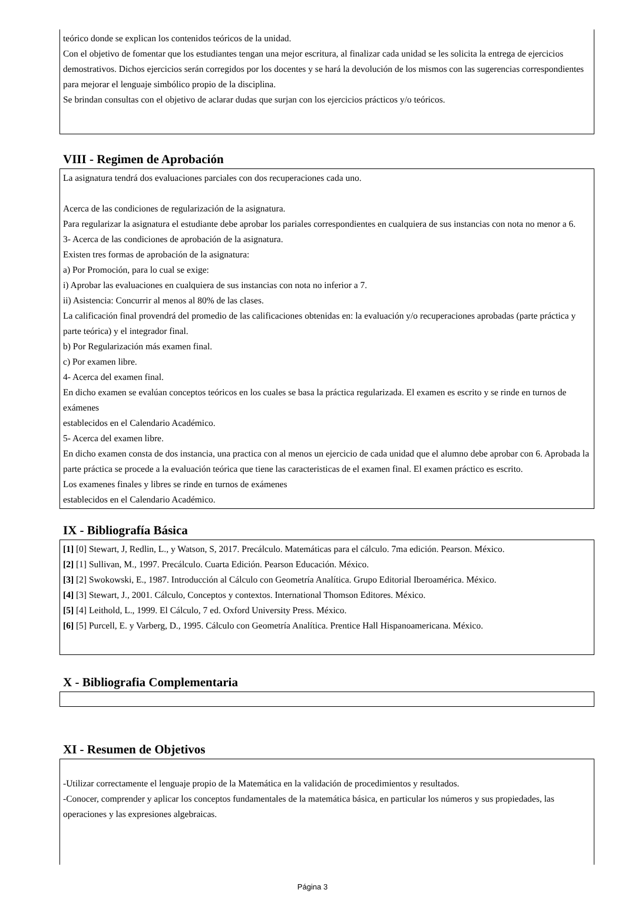teórico donde se explican los contenidos teóricos de la unidad.
Con el objetivo de fomentar que los estudiantes tengan una mejor escritura, al finalizar cada unidad se les solicita la entrega de ejercicios demostrativos. Dichos ejercicios serán corregidos por los docentes y se hará la devolución de los mismos con las sugerencias correspondientes para mejorar el lenguaje simbólico propio de la disciplina.
Se brindan consultas con el objetivo de aclarar dudas que surjan con los ejercicios prácticos y/o teóricos.
VIII - Regimen de Aprobación
La asignatura tendrá dos evaluaciones parciales con dos recuperaciones cada uno.
Acerca de las condiciones de regularización de la asignatura.
Para regularizar la asignatura el estudiante debe aprobar los pariales correspondientes en cualquiera de sus instancias con nota no menor a 6.
3- Acerca de las condiciones de aprobación de la asignatura.
Existen tres formas de aprobación de la asignatura:
a) Por Promoción, para lo cual se exige:
i) Aprobar las evaluaciones en cualquiera de sus instancias con nota no inferior a 7.
ii) Asistencia: Concurrir al menos al 80% de las clases.
La calificación final provendrá del promedio de las calificaciones obtenidas en: la evaluación y/o recuperaciones aprobadas (parte práctica y parte teórica) y el integrador final.
b) Por Regularización más examen final.
c) Por examen libre.
4- Acerca del examen final.
En dicho examen se evalúan conceptos teóricos en los cuales se basa la práctica regularizada. El examen es escrito y se rinde en turnos de exámenes
establecidos en el Calendario Académico.
5- Acerca del examen libre.
En dicho examen consta de dos instancia, una practica con al menos un ejercicio de cada unidad que el alumno debe aprobar con 6. Aprobada la parte práctica se procede a la evaluación teórica que tiene las caracteristicas de el examen final. El examen práctico es escrito.
Los examenes finales y libres se rinde en turnos de exámenes
establecidos en el Calendario Académico.
IX - Bibliografía Básica
[1] [0] Stewart, J, Redlin, L., y Watson, S, 2017. Precálculo. Matemáticas para el cálculo. 7ma edición. Pearson. México.
[2] [1] Sullivan, M., 1997. Precálculo. Cuarta Edición. Pearson Educación. México.
[3] [2] Swokowski, E., 1987. Introducción al Cálculo con Geometría Analítica. Grupo Editorial Iberoamérica. México.
[4] [3] Stewart, J., 2001. Cálculo, Conceptos y contextos. International Thomson Editores. México.
[5] [4] Leithold, L., 1999. El Cálculo, 7 ed. Oxford University Press. México.
[6] [5] Purcell, E. y Varberg, D., 1995. Cálculo con Geometría Analítica. Prentice Hall Hispanoamericana. México.
X - Bibliografia Complementaria
XI - Resumen de Objetivos
-Utilizar correctamente el lenguaje propio de la Matemática en la validación de procedimientos y resultados.
-Conocer, comprender y aplicar los conceptos fundamentales de la matemática básica, en particular los números y sus propiedades, las operaciones y las expresiones algebraicas.
Página 3